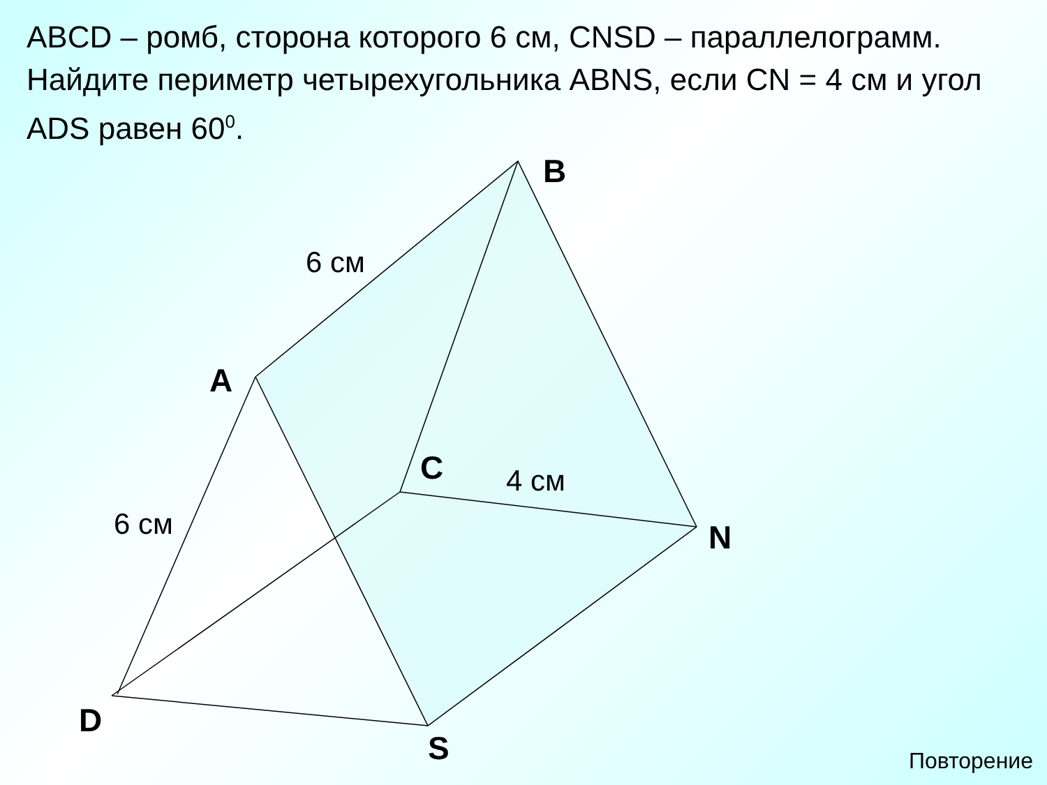ABCD – ромб, сторона которого 6 см, CNSD – параллелограмм. Найдите периметр четырехугольника ABNS, если CN = 4 см и угол ADS равен 60<sup>0</sup>.
B
A
C
N
D
S
6 см
6 см
4 см
Повторение